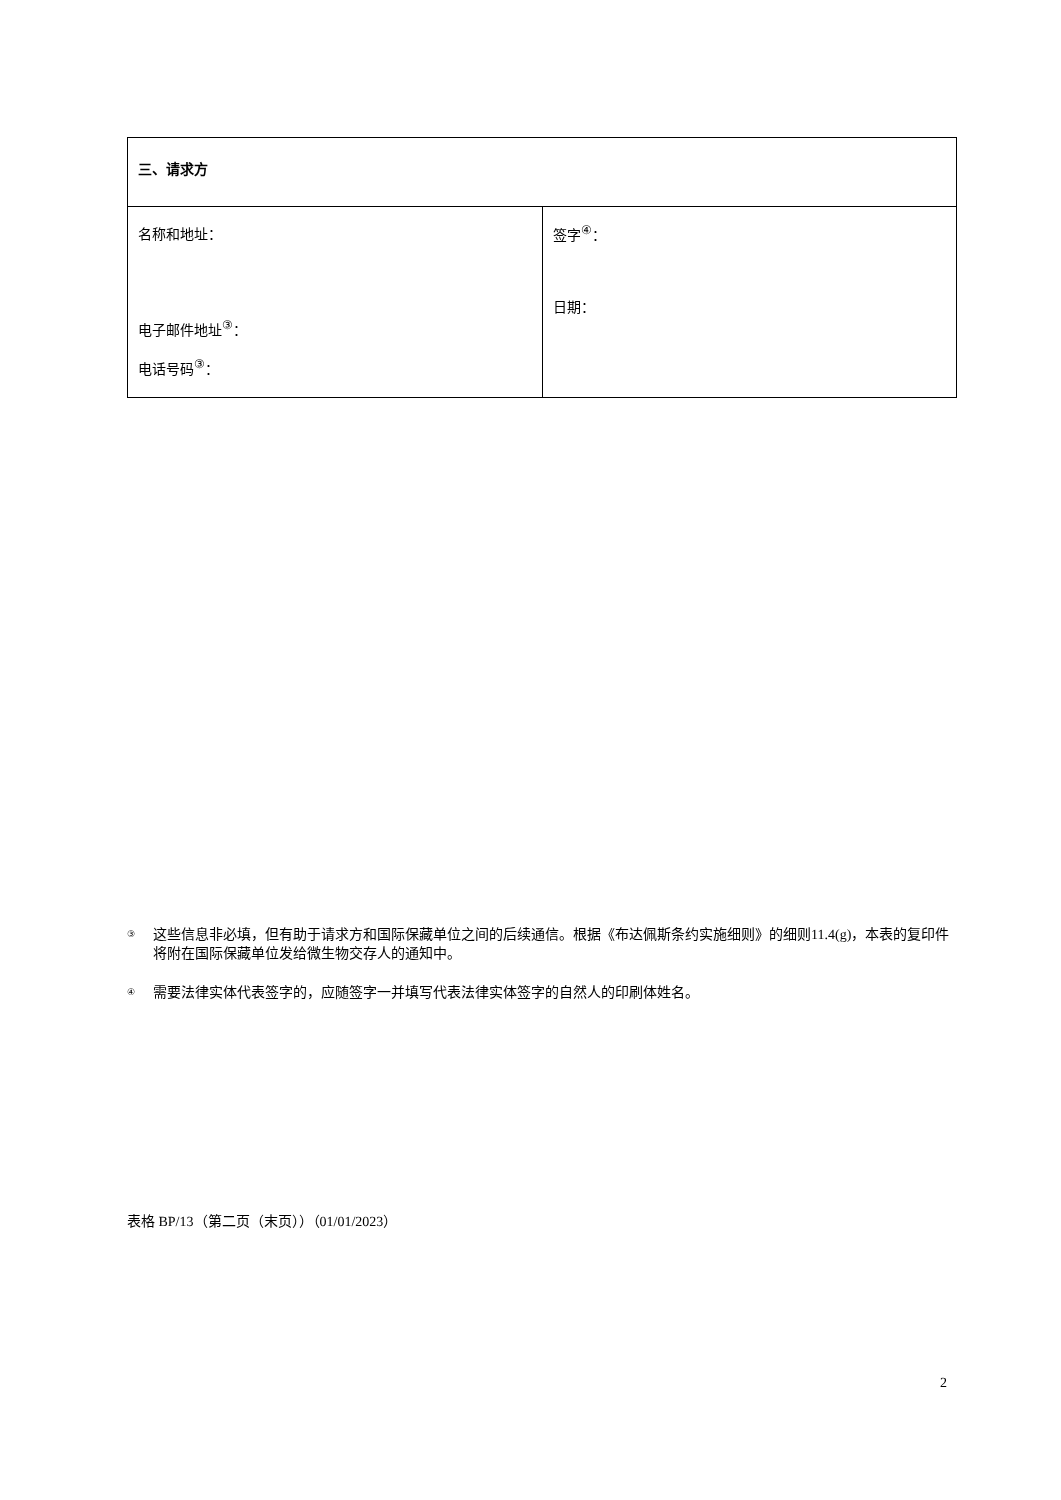| 三、请求方 | |
| 名称和地址： 电子邮件地址<sup>③</sup>： 电话号码<sup>③</sup>： | 签字<sup>④</sup>： 日期： |
③ 这些信息非必填，但有助于请求方和国际保藏单位之间的后续通信。根据《布达佩斯条约实施细则》的细则11.4(g)，本表的复印件将附在国际保藏单位发给微生物交存人的通知中。
④ 需要法律实体代表签字的，应随签字一并填写代表法律实体签字的自然人的印刷体姓名。
表格 BP/13（第二页（末页））（01/01/2023）
2